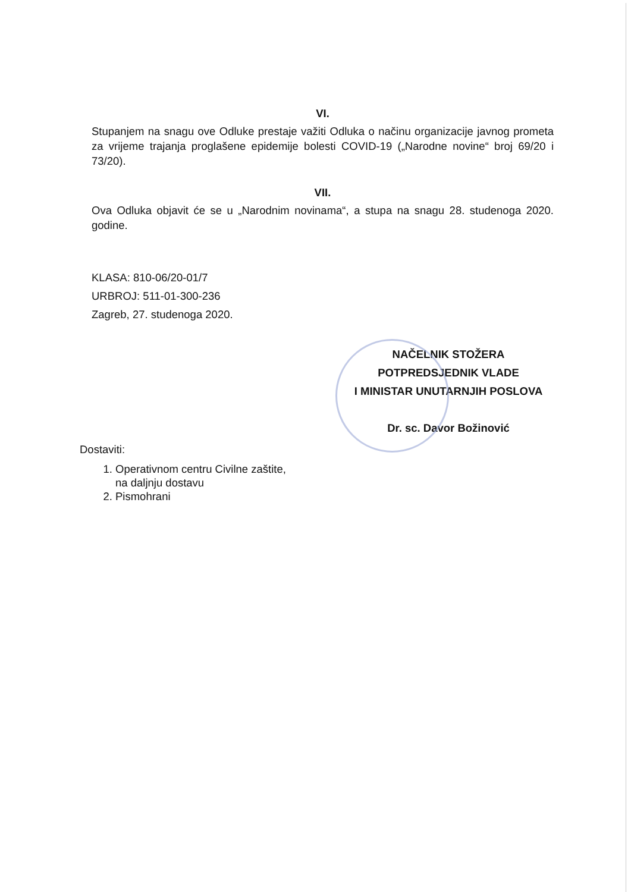VI.
Stupanjem na snagu ove Odluke prestaje važiti Odluka o načinu organizacije javnog prometa za vrijeme trajanja proglašene epidemije bolesti COVID-19 („Narodne novine“ broj 69/20 i 73/20).
VII.
Ova Odluka objavit će se u „Narodnim novinama“, a stupa na snagu 28. studenoga 2020. godine.
KLASA: 810-06/20-01/7
URBROJ: 511-01-300-236
Zagreb, 27. studenoga 2020.
NAČELNIK STOŽERA
POTPREDSJEDNIK VLADE
I MINISTAR UNUTARNJIH POSLOVA
Dr. sc. Davor Božinović
Dostaviti:
1. Operativnom centru Civilne zaštite,
na daljnju dostavu
2. Pismohrani